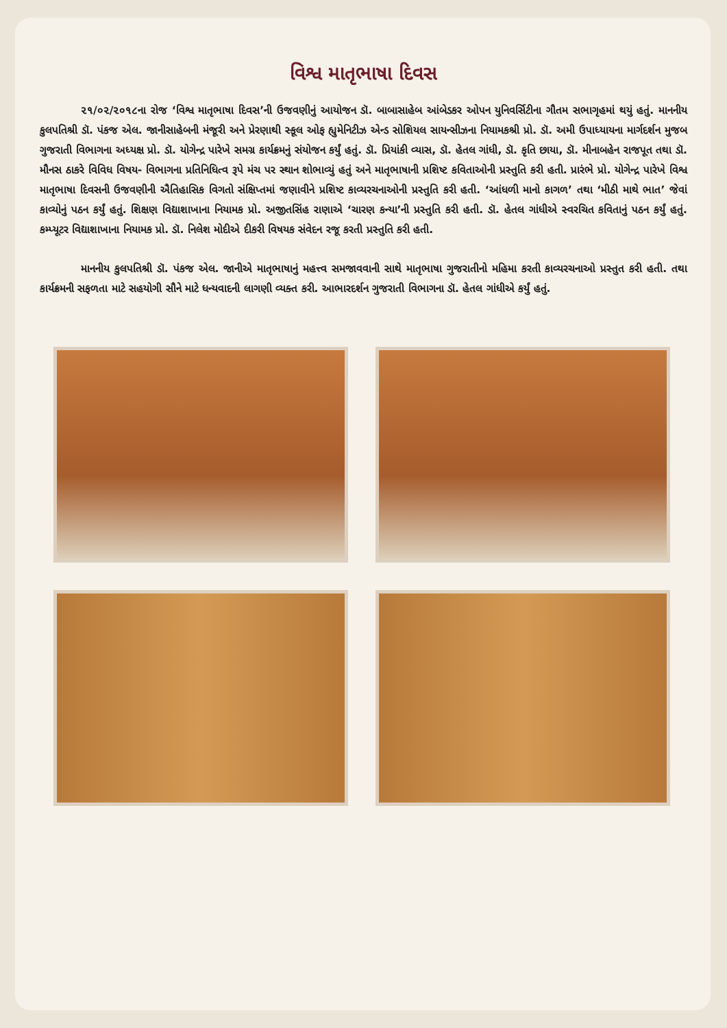વિશ્વ માતૃભાષા દિવસ
૨૧/૦૨/૨૦૧૮ના રોજ ‘વિશ્વ માતૃભાષા દિવસ’ની ઉજવણીનું આયોજન ડૉ. બાબાસાહેબ આંબેડકર ઓપન યુનિવર્સિટીના ગૌતમ સભાગૃહમાં થયું હતું. માનનીય કુલપતિશ્રી ડૉ. પંકજ એલ. જાનીસાહેબની મંજૂરી અને પ્રેરણાથી સ્કૂલ ઓફ હ્યુમેનિટીઝ એન્ડ સોશિયલ સાયન્સીઝના નિયામકશ્રી પ્રો. ડૉ. અમી ઉપાધ્યાયના માર્ગદર્શન મુજબ ગુજરાતી વિભાગના અધ્યક્ષ પ્રો. ડૉ. યોગેન્દ્ર પારેખે સમગ્ર કાર્યક્રમનું સંયોજન કર્યું હતું. ડૉ. પ્રિયાંકી વ્યાસ, ડૉ. હેતલ ગાંધી, ડૉ. કૃતિ છાયા, ડૉ. મીનાબહેન રાજપૂત તથા ડૉ. મૌનસ ઠાકરે વિવિધ વિષય- વિભાગના પ્રતિનિધિત્વ રૂપે મંચ પર સ્થાન શોભાવ્યું હતું અને માતૃભાષાની પ્રશિષ્ટ કવિતાઓની પ્રસ્તુતિ કરી હતી. પ્રારંભે પ્રો. યોગેન્દ્ર પારેખે વિશ્વ માતૃભાષા દિવસની ઉજવણીની ઐતિહાસિક વિગતો સંક્ષિપ્તમાં જણાવીને પ્રશિષ્ટ કાવ્યરચનાઓની પ્રસ્તુતિ કરી હતી. ‘આંધળી માનો કાગળ’ તથા ‘મીઠી માથે ભાત’ જેવાં કાવ્યોનું પઠન કર્યું હતું. શિક્ષણ વિદ્યાશાખાના નિયામક પ્રો. અજીતસિંહ રાણાએ ‘ચારણ કન્યા’ની પ્રસ્તુતિ કરી હતી. ડૉ. હેતલ ગાંધીએ સ્વરચિત કવિતાનું પઠન કર્યું હતું. કમ્પ્યૂટર વિદ્યાશાખાના નિયામક પ્રો. ડૉ. નિલેશ મોદીએ દીકરી વિષયક સંવેદન રજૂ કરતી પ્રસ્તુતિ કરી હતી.
માનનીય કુલપતિશ્રી ડૉ. પંકજ એલ. જાનીએ માતૃભાષાનું મહત્ત્વ સમજાવવાની સાથે માતૃભાષા ગુજરાતીનો મહિમા કરતી કાવ્યરચનાઓ પ્રસ્તુત કરી હતી. તથા કાર્યક્રમની સફળતા માટે સહયોગી સૌને માટે ધન્યવાદની લાગણી વ્યક્ત કરી. આભારદર્શન ગુજરાતી વિભાગના ડૉ. હેતલ ગાંધીએ કર્યું હતું.